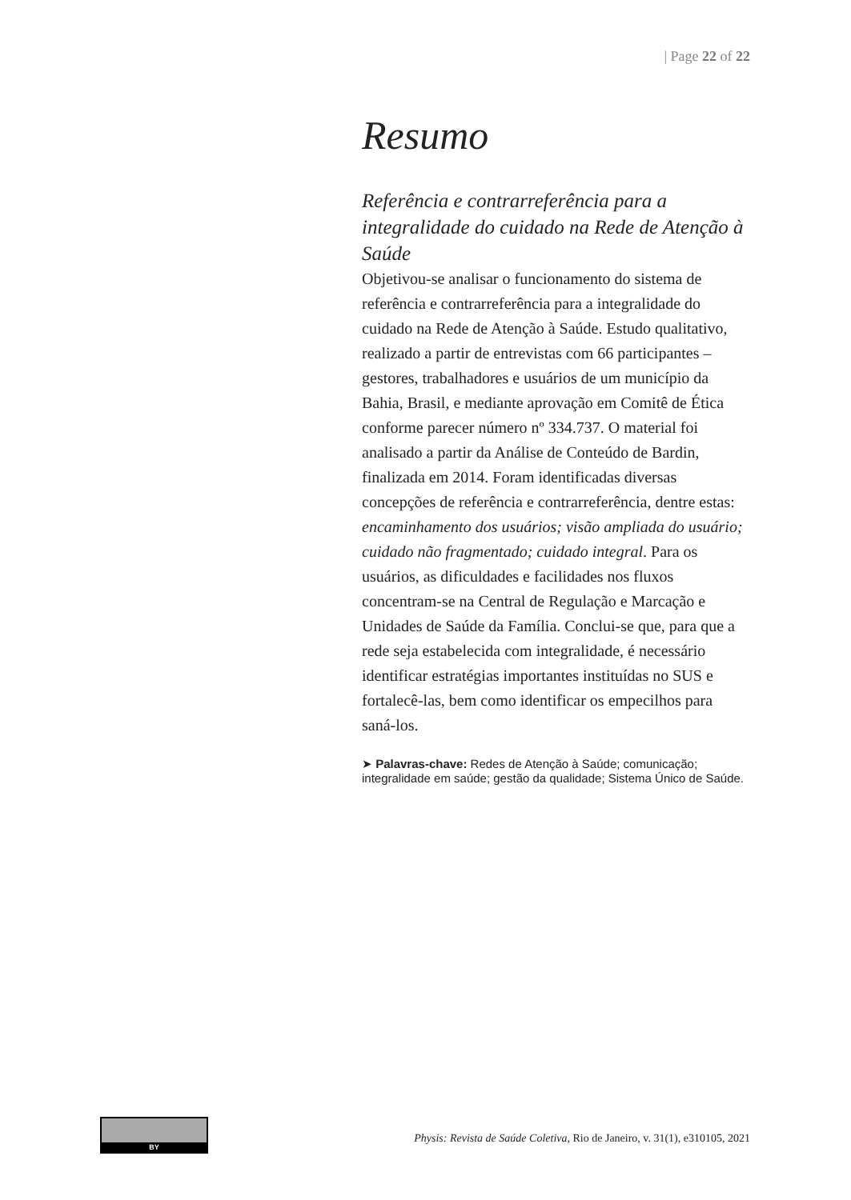| Page 22 of 22
Resumo
Referência e contrarreferência para a integralidade do cuidado na Rede de Atenção à Saúde
Objetivou-se analisar o funcionamento do sistema de referência e contrarreferência para a integralidade do cuidado na Rede de Atenção à Saúde. Estudo qualitativo, realizado a partir de entrevistas com 66 participantes – gestores, trabalhadores e usuários de um município da Bahia, Brasil, e mediante aprovação em Comitê de Ética conforme parecer número nº 334.737. O material foi analisado a partir da Análise de Conteúdo de Bardin, finalizada em 2014. Foram identificadas diversas concepções de referência e contrarreferência, dentre estas: encaminhamento dos usuários; visão ampliada do usuário; cuidado não fragmentado; cuidado integral. Para os usuários, as dificuldades e facilidades nos fluxos concentram-se na Central de Regulação e Marcação e Unidades de Saúde da Família. Conclui-se que, para que a rede seja estabelecida com integralidade, é necessário identificar estratégias importantes instituídas no SUS e fortalecê-las, bem como identificar os empecilhos para saná-los.
➤ Palavras-chave: Redes de Atenção à Saúde; comunicação; integralidade em saúde; gestão da qualidade; Sistema Único de Saúde.
BY
Physis: Revista de Saúde Coletiva, Rio de Janeiro, v. 31(1), e310105, 2021